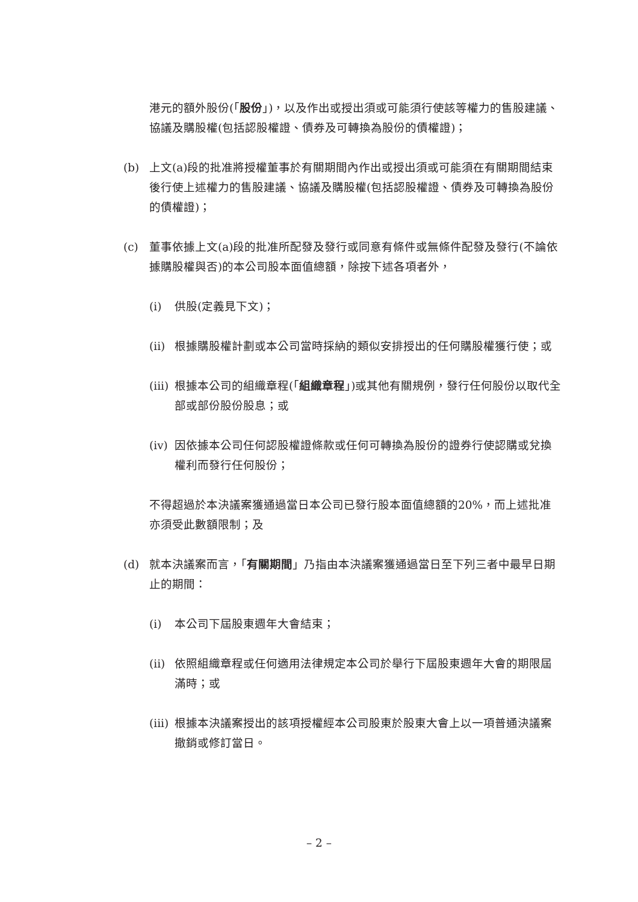港元的額外股份(「股份」)，以及作出或授出須或可能須行使該等權力的售股建議、協議及購股權(包括認股權證、債券及可轉換為股份的債權證)；
(b) 上文(a)段的批准將授權董事於有關期間內作出或授出須或可能須在有關期間結束後行使上述權力的售股建議、協議及購股權(包括認股權證、債券及可轉換為股份的債權證)；
(c) 董事依據上文(a)段的批准所配發及發行或同意有條件或無條件配發及發行(不論依據購股權與否)的本公司股本面值總額，除按下述各項者外，
(i) 供股(定義見下文)；
(ii)
根據購股權計劃或本公司當時採納的類似安排授出的任何購股權獲行使；或
(iii)
根據本公司的組織章程(「組織章程」)或其他有關規例，發行任何股份以取代全部或部份股份股息；或
(iv)
因依據本公司任何認股權證條款或任何可轉換為股份的證券行使認購或兌換權利而發行任何股份；
不得超過於本決議案獲通過當日本公司已發行股本面值總額的20%，而上述批准亦須受此數額限制；及
(d) 就本決議案而言，「有關期間」乃指由本決議案獲通過當日至下列三者中最早日期止的期間：
(i) 本公司下屆股東週年大會結束；
(ii)
依照組織章程或任何適用法律規定本公司於舉行下屆股東週年大會的期限屆滿時；或
(iii)
根據本決議案授出的該項授權經本公司股東於股東大會上以一項普通決議案撤銷或修訂當日。
– 2 –